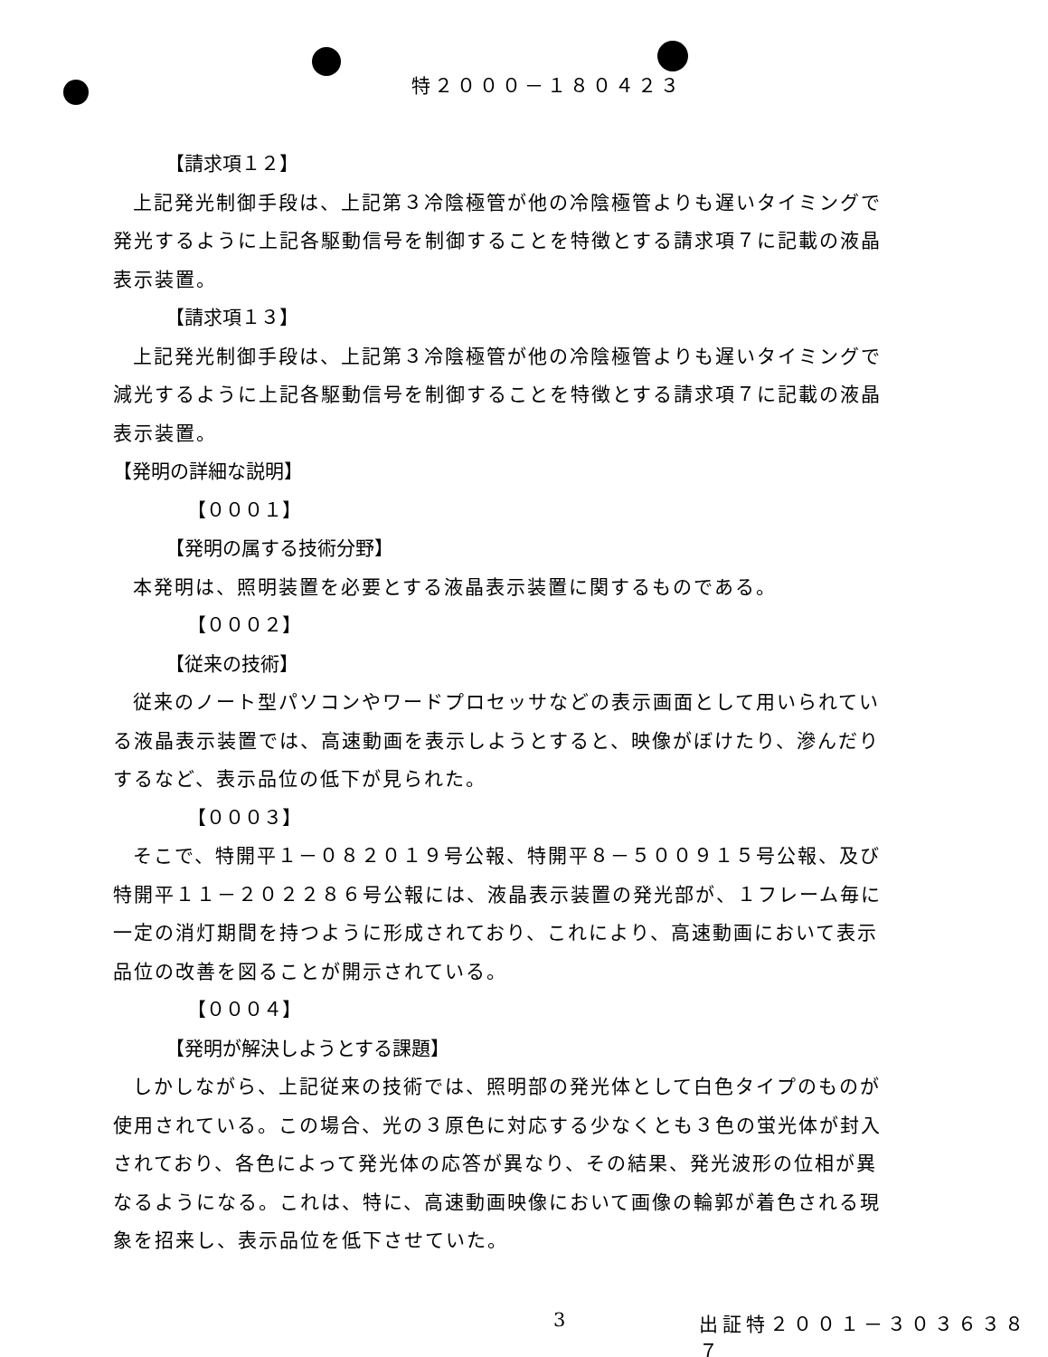特２０００－１８０４２３
【請求項１２】
上記発光制御手段は、上記第３冷陰極管が他の冷陰極管よりも遅いタイミングで発光するように上記各駆動信号を制御することを特徴とする請求項７に記載の液晶表示装置。
【請求項１３】
上記発光制御手段は、上記第３冷陰極管が他の冷陰極管よりも遅いタイミングで減光するように上記各駆動信号を制御することを特徴とする請求項７に記載の液晶表示装置。
【発明の詳細な説明】
【０００１】
【発明の属する技術分野】
本発明は、照明装置を必要とする液晶表示装置に関するものである。
【０００２】
【従来の技術】
従来のノート型パソコンやワードプロセッサなどの表示画面として用いられている液晶表示装置では、高速動画を表示しようとすると、映像がぼけたり、滲んだりするなど、表示品位の低下が見られた。
【０００３】
そこで、特開平１－０８２０１９号公報、特開平８－５００９１５号公報、及び特開平１１－２０２２８６号公報には、液晶表示装置の発光部が、１フレーム毎に一定の消灯期間を持つように形成されており、これにより、高速動画において表示品位の改善を図ることが開示されている。
【０００４】
【発明が解決しようとする課題】
しかしながら、上記従来の技術では、照明部の発光体として白色タイプのものが使用されている。この場合、光の３原色に対応する少なくとも３色の蛍光体が封入されており、各色によって発光体の応答が異なり、その結果、発光波形の位相が異なるようになる。これは、特に、高速動画映像において画像の輪郭が着色される現象を招来し、表示品位を低下させていた。
3 出証特２００１－３０３６３８７